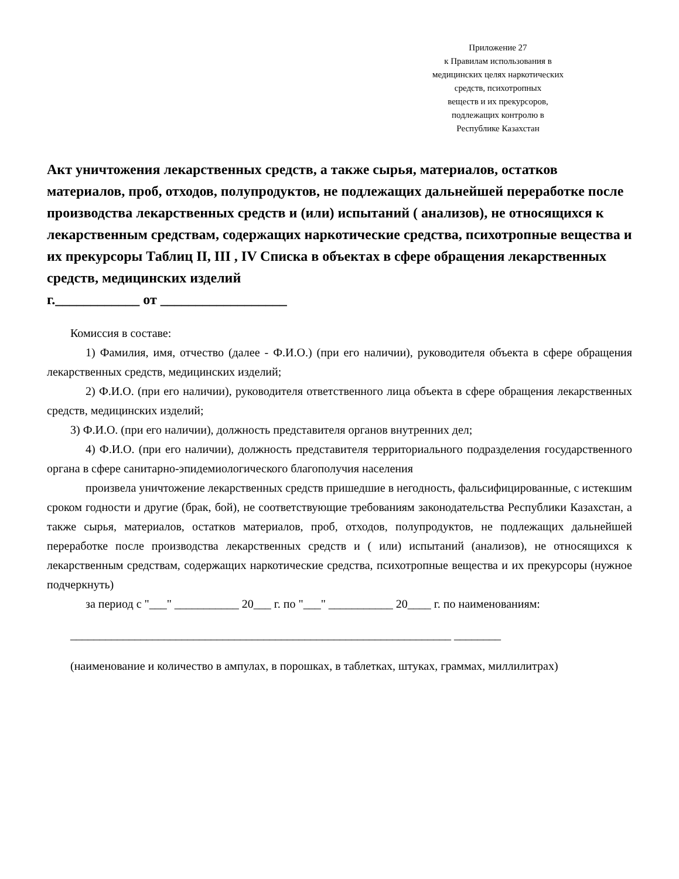Приложение 27
к Правилам использования в
медицинских целях наркотических
средств, психотропных
веществ и их прекурсоров,
подлежащих контролю в
Республике Казахстан
Акт уничтожения лекарственных средств, а также сырья, материалов, остатков материалов, проб, отходов, полупродуктов, не подлежащих дальнейшей переработке после производства лекарственных средств и (или) испытаний ( анализов), не относящихся к лекарственным средствам, содержащих наркотические средства, психотропные вещества и их прекурсоры Таблиц II, III , IV Списка в объектах в сфере обращения лекарственных средств, медицинских изделий
г.____________ от __________________
Комиссия в составе:
1) Фамилия, имя, отчество (далее - Ф.И.О.) (при его наличии), руководителя объекта в сфере обращения лекарственных средств, медицинских изделий;
2) Ф.И.О. (при его наличии), руководителя ответственного лица объекта в сфере обращения лекарственных средств, медицинских изделий;
3) Ф.И.О. (при его наличии), должность представителя органов внутренних дел;
4) Ф.И.О. (при его наличии), должность представителя территориального подразделения государственного органа в сфере санитарно-эпидемиологического благополучия населения
произвела уничтожение лекарственных средств пришедшие в негодность, фальсифицированные, с истекшим сроком годности и другие (брак, бой), не соответствующие требованиям законодательства Республики Казахстан, а также сырья, материалов, остатков материалов, проб, отходов, полупродуктов, не подлежащих дальнейшей переработке после производства лекарственных средств и ( или) испытаний (анализов), не относящихся к лекарственным средствам, содержащих наркотические средства, психотропные вещества и их прекурсоры (нужное подчеркнуть)
за период с "___" ___________ 20___ г. по "___" ___________ 20____ г. по наименованиям:
_________________________________________________________________ ________
(наименование и количество в ампулах, в порошках, в таблетках, штуках, граммах, миллилитрах)